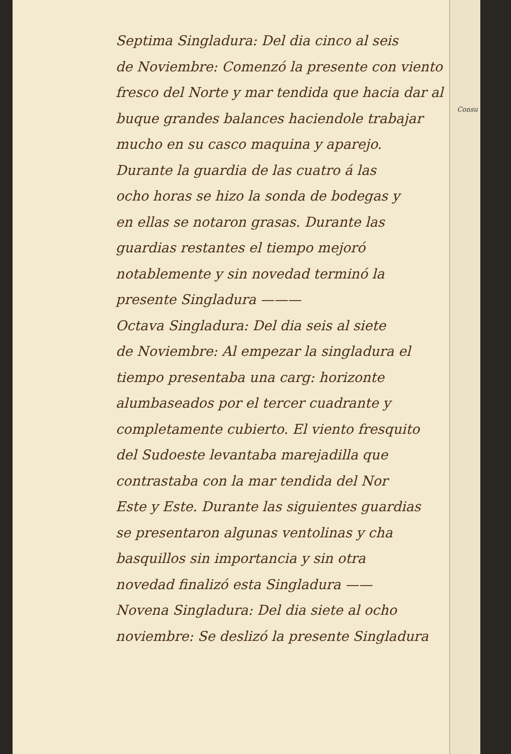Consu
Septima Singladura: Del dia cinco al seis
de Noviembre: Comenzó la presente con viento
fresco del Norte y mar tendida que hacia dar al
buque grandes balances haciendole trabajar
mucho en su casco maquina y aparejo.
Durante la guardia de las cuatro á las
ocho horas se hizo la sonda de bodegas y
en ellas se notaron grasas. Durante las
guardias restantes el tiempo mejoró
notablemente y sin novedad terminó la
presente Singladura ———
Octava Singladura: Del dia seis al siete
de Noviembre: Al empezar la singladura el
tiempo presentaba una carg: horizonte
alumbaseados por el tercer cuadrante y
completamente cubierto. El viento fresquito
del Sudoeste levantaba marejadilla que
contrastaba con la mar tendida del Nor
Este y Este. Durante las siguientes guardias
se presentaron algunas ventolinas y cha
basquillos sin importancia y sin otra
novedad finalizó esta Singladura ——
Novena Singladura: Del dia siete al ocho
noviembre: Se deslizó la presente Singladura